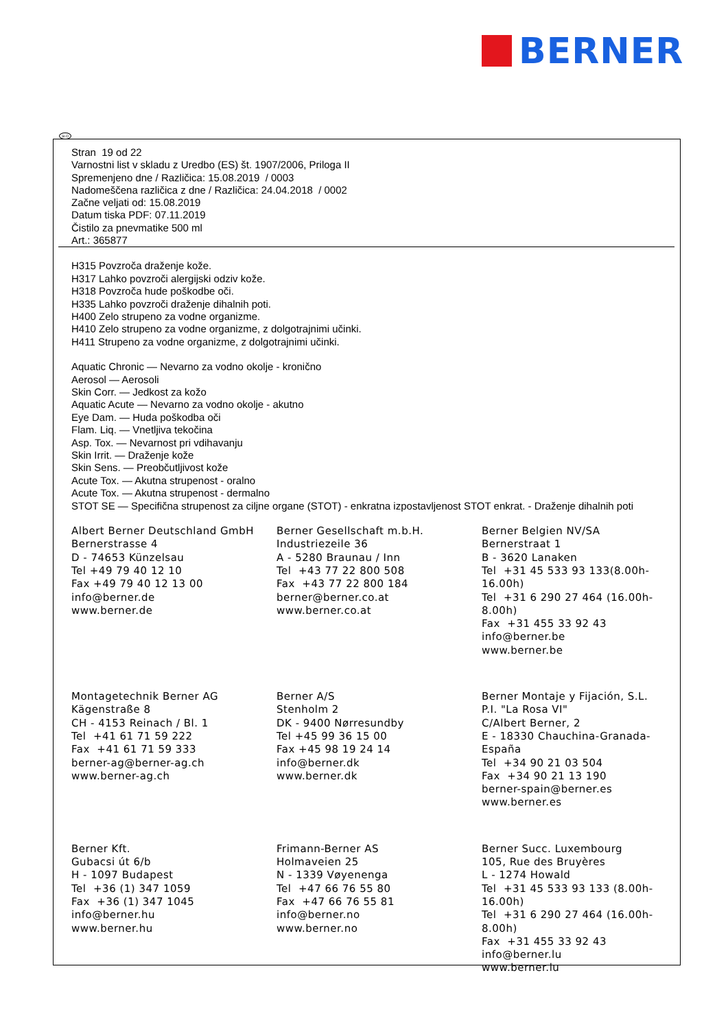BERNER
SLO
Stran 19 od 22
Varnostni list v skladu z Uredbo (ES) št. 1907/2006, Priloga II
Spremenjeno dne / Različica: 15.08.2019 / 0003
Nadomeščena različica z dne / Različica: 24.04.2018 / 0002
Začne veljati od: 15.08.2019
Datum tiska PDF: 07.11.2019
Čistilo za pnevmatike 500 ml
Art.: 365877
H315 Povzroča draženje kože.
H317 Lahko povzroči alergijski odziv kože.
H318 Povzroča hude poškodbe oči.
H335 Lahko povzroči draženje dihalnih poti.
H400 Zelo strupeno za vodne organizme.
H410 Zelo strupeno za vodne organizme, z dolgotrajnimi učinki.
H411 Strupeno za vodne organizme, z dolgotrajnimi učinki.
Aquatic Chronic — Nevarno za vodno okolje - kronično
Aerosol — Aerosoli
Skin Corr. — Jedkost za kožo
Aquatic Acute — Nevarno za vodno okolje - akutno
Eye Dam. — Huda poškodba oči
Flam. Liq. — Vnetljiva tekočina
Asp. Tox. — Nevarnost pri vdihavanju
Skin Irrit. — Draženje kože
Skin Sens. — Preobčutljivost kože
Acute Tox. — Akutna strupenost - oralno
Acute Tox. — Akutna strupenost - dermalno
STOT SE — Specifična strupenost za ciljne organe (STOT) - enkratna izpostavljenost STOT enkrat. - Draženje dihalnih poti
Albert Berner Deutschland GmbH
Bernerstrasse 4
D - 74653 Künzelsau
Tel +49 79 40 12 10
Fax +49 79 40 12 13 00
info@berner.de
www.berner.de
Berner Gesellschaft m.b.H.
Industriezeile 36
A - 5280 Braunau / Inn
Tel +43 77 22 800 508
Fax +43 77 22 800 184
berner@berner.co.at
www.berner.co.at
Berner Belgien NV/SA
Bernerstraat 1
B - 3620 Lanaken
Tel +31 45 533 93 133(8.00h-16.00h)
Tel +31 6 290 27 464 (16.00h-8.00h)
Fax +31 455 33 92 43
info@berner.be
www.berner.be
Montagetechnik Berner AG
Kägenstraße 8
CH - 4153 Reinach / Bl. 1
Tel +41 61 71 59 222
Fax +41 61 71 59 333
berner-ag@berner-ag.ch
www.berner-ag.ch
Berner A/S
Stenholm 2
DK - 9400 Nørresundby
Tel +45 99 36 15 00
Fax +45 98 19 24 14
info@berner.dk
www.berner.dk
Berner Montaje y Fijación, S.L.
P.I. "La Rosa VI"
C/Albert Berner, 2
E - 18330 Chauchina-Granada-España
Tel +34 90 21 03 504
Fax +34 90 21 13 190
berner-spain@berner.es
www.berner.es
Berner Kft.
Gubacsi út 6/b
H - 1097 Budapest
Tel +36 (1) 347 1059
Fax +36 (1) 347 1045
info@berner.hu
www.berner.hu
Frimann-Berner AS
Holmaveien 25
N - 1339 Vøyenenga
Tel +47 66 76 55 80
Fax +47 66 76 55 81
info@berner.no
www.berner.no
Berner Succ. Luxembourg
105, Rue des Bruyères
L - 1274 Howald
Tel +31 45 533 93 133 (8.00h-16.00h)
Tel +31 6 290 27 464 (16.00h-8.00h)
Fax +31 455 33 92 43
info@berner.lu
www.berner.lu